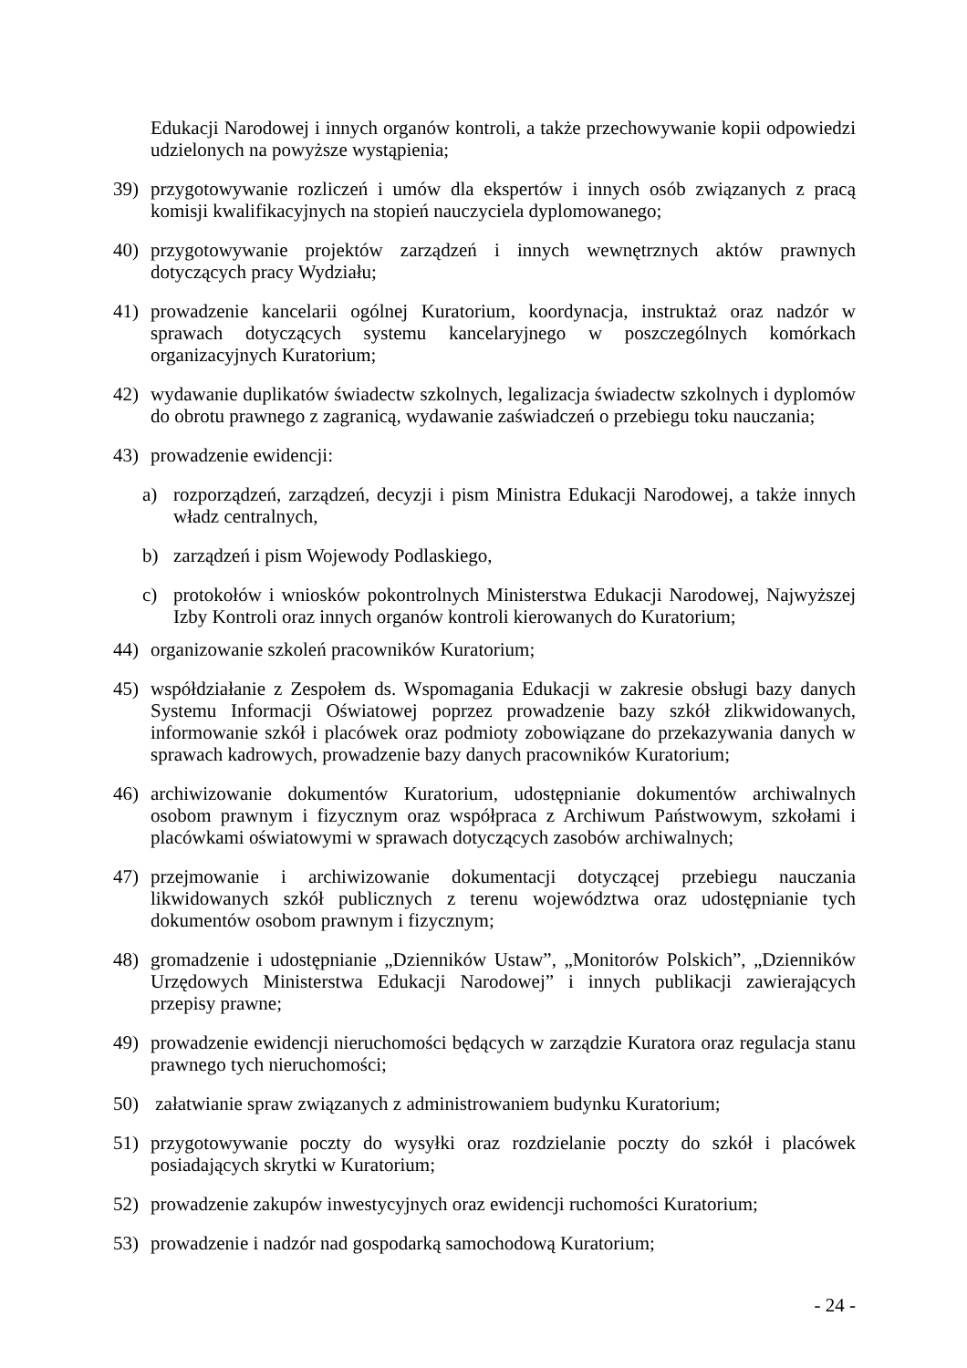Edukacji Narodowej i innych organów kontroli, a także przechowywanie kopii odpowiedzi udzielonych na powyższe wystąpienia;
39) przygotowywanie rozliczeń i umów dla ekspertów i innych osób związanych z pracą komisji kwalifikacyjnych na stopień nauczyciela dyplomowanego;
40) przygotowywanie projektów zarządzeń i innych wewnętrznych aktów prawnych dotyczących pracy Wydziału;
41) prowadzenie kancelarii ogólnej Kuratorium, koordynacja, instruktaż oraz nadzór w sprawach dotyczących systemu kancelaryjnego w poszczególnych komórkach organizacyjnych Kuratorium;
42) wydawanie duplikatów świadectw szkolnych, legalizacja świadectw szkolnych i dyplomów do obrotu prawnego z zagranicą, wydawanie zaświadczeń o przebiegu toku nauczania;
43) prowadzenie ewidencji:
a) rozporządzeń, zarządzeń, decyzji i pism Ministra Edukacji Narodowej, a także innych władz centralnych,
b) zarządzeń i pism Wojewody Podlaskiego,
c) protokołów i wniosków pokontrolnych Ministerstwa Edukacji Narodowej, Najwyższej Izby Kontroli oraz innych organów kontroli kierowanych do Kuratorium;
44) organizowanie szkoleń pracowników Kuratorium;
45) współdziałanie z Zespołem ds. Wspomagania Edukacji w zakresie obsługi bazy danych Systemu Informacji Oświatowej poprzez prowadzenie bazy szkół zlikwidowanych, informowanie szkół i placówek oraz podmioty zobowiązane do przekazywania danych w sprawach kadrowych, prowadzenie bazy danych pracowników Kuratorium;
46) archiwizowanie dokumentów Kuratorium, udostępnianie dokumentów archiwalnych osobom prawnym i fizycznym oraz współpraca z Archiwum Państwowym, szkołami i placówkami oświatowymi w sprawach dotyczących zasobów archiwalnych;
47) przejmowanie i archiwizowanie dokumentacji dotyczącej przebiegu nauczania likwidowanych szkół publicznych z terenu województwa oraz udostępnianie tych dokumentów osobom prawnym i fizycznym;
48) gromadzenie i udostępnianie „Dzienników Ustaw”, „Monitorów Polskich”, „Dzienników Urzędowych Ministerstwa Edukacji Narodowej” i innych publikacji zawierających przepisy prawne;
49) prowadzenie ewidencji nieruchomości będących w zarządzie Kuratora oraz regulacja stanu prawnego tych nieruchomości;
50) załatwianie spraw związanych z administrowaniem budynku Kuratorium;
51) przygotowywanie poczty do wysyłki oraz rozdzielanie poczty do szkół i placówek posiadających skrytki w Kuratorium;
52) prowadzenie zakupów inwestycyjnych oraz ewidencji ruchomości Kuratorium;
53) prowadzenie i nadzór nad gospodarką samochodową Kuratorium;
- 24 -